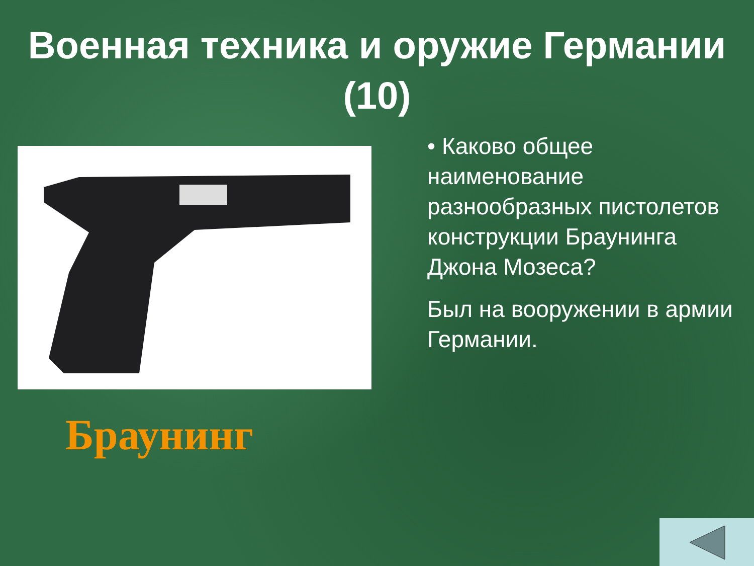Военная техника и оружие Германии
(10)
Браунинг
• Каково общее наименование разнообразных пистолетов конструкции Браунинга Джона Мозеса?
Был на вооружении в армии Германии.